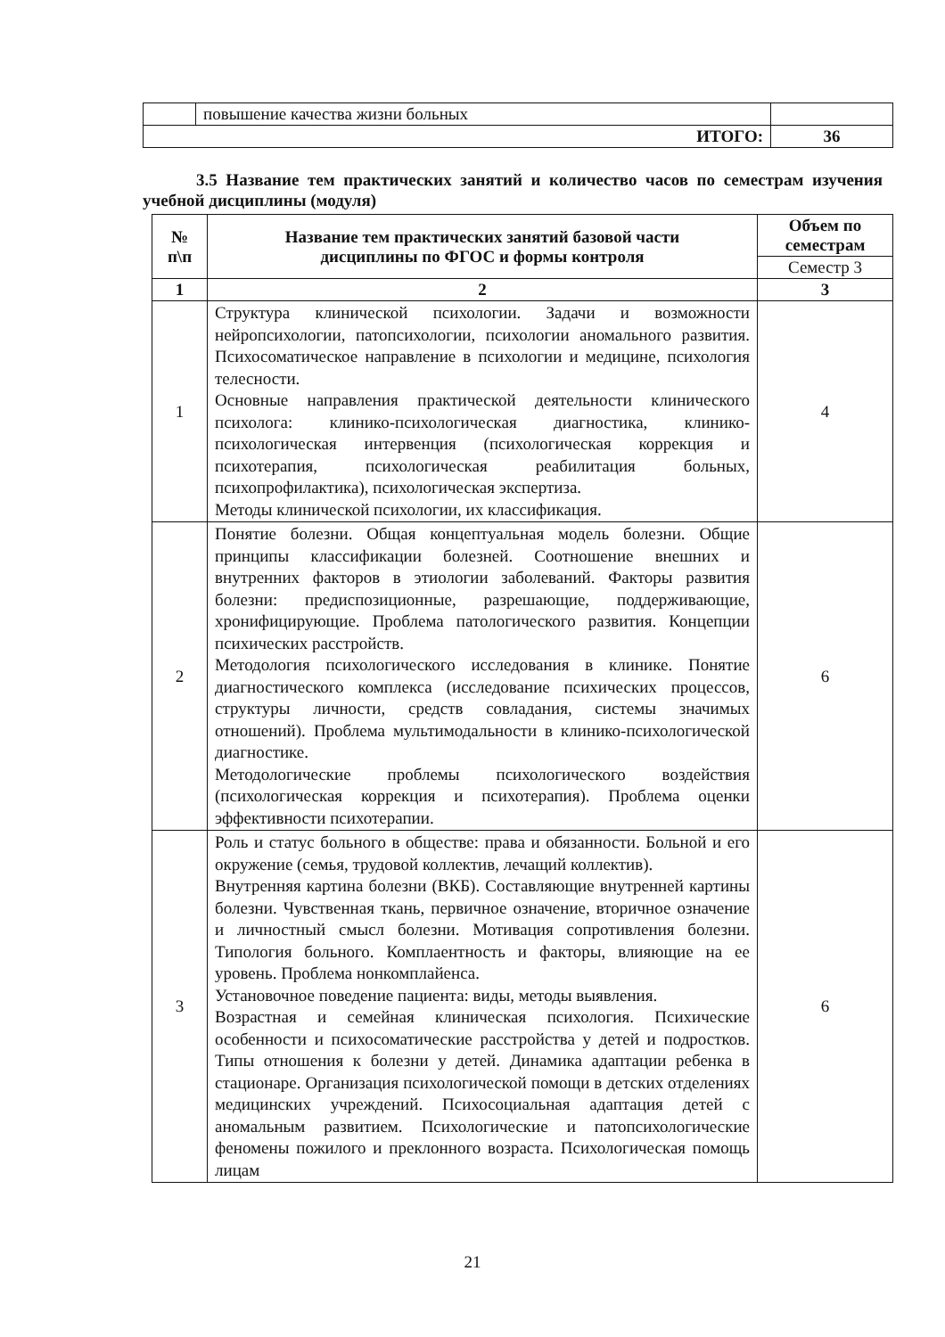| | повышение качества жизни больных | |
| ИТОГО: | | 36 |
3.5 Название тем практических занятий и количество часов по семестрам изучения учебной дисциплины (модуля)
| № п\п | Название тем практических занятий базовой части дисциплины по ФГОС и формы контроля | Объем по семестрам |
| --- | --- | --- |
| | | Семестр 3 |
| 1 | 2 | 3 |
| 1 | Структура клинической психологии. Задачи и возможности нейропсихологии, патопсихологии, психологии аномального развития. Психосоматическое направление в психологии и медицине, психология телесности. Основные направления практической деятельности клинического психолога: клинико-психологическая диагностика, клинико-психологическая интервенция (психологическая коррекция и психотерапия, психологическая реабилитация больных, психопрофилактика), психологическая экспертиза. Методы клинической психологии, их классификация. | 4 |
| 2 | Понятие болезни. Общая концептуальная модель болезни. Общие принципы классификации болезней. Соотношение внешних и внутренних факторов в этиологии заболеваний. Факторы развития болезни: предиспозиционные, разрешающие, поддерживающие, хронифицирующие. Проблема патологического развития. Концепции психических расстройств. Методология психологического исследования в клинике. Понятие диагностического комплекса (исследование психических процессов, структуры личности, средств совладания, системы значимых отношений). Проблема мультимодальности в клинико-психологической диагностике. Методологические проблемы психологического воздействия (психологическая коррекция и психотерапия). Проблема оценки эффективности психотерапии. | 6 |
| 3 | Роль и статус больного в обществе: права и обязанности. Больной и его окружение (семья, трудовой коллектив, лечащий коллектив). Внутренняя картина болезни (ВКБ). Составляющие внутренней картины болезни. Чувственная ткань, первичное означение, вторичное означение и личностный смысл болезни. Мотивация сопротивления болезни. Типология больного. Комплаентность и факторы, влияющие на ее уровень. Проблема нонкомплайенса. Установочное поведение пациента: виды, методы выявления. Возрастная и семейная клиническая психология. Психические особенности и психосоматические расстройства у детей и подростков. Типы отношения к болезни у детей. Динамика адаптации ребенка в стационаре. Организация психологической помощи в детских отделениях медицинских учреждений. Психосоциальная адаптация детей с аномальным развитием. Психологические и патопсихологические феномены пожилого и преклонного возраста. Психологическая помощь лицам | 6 |
21